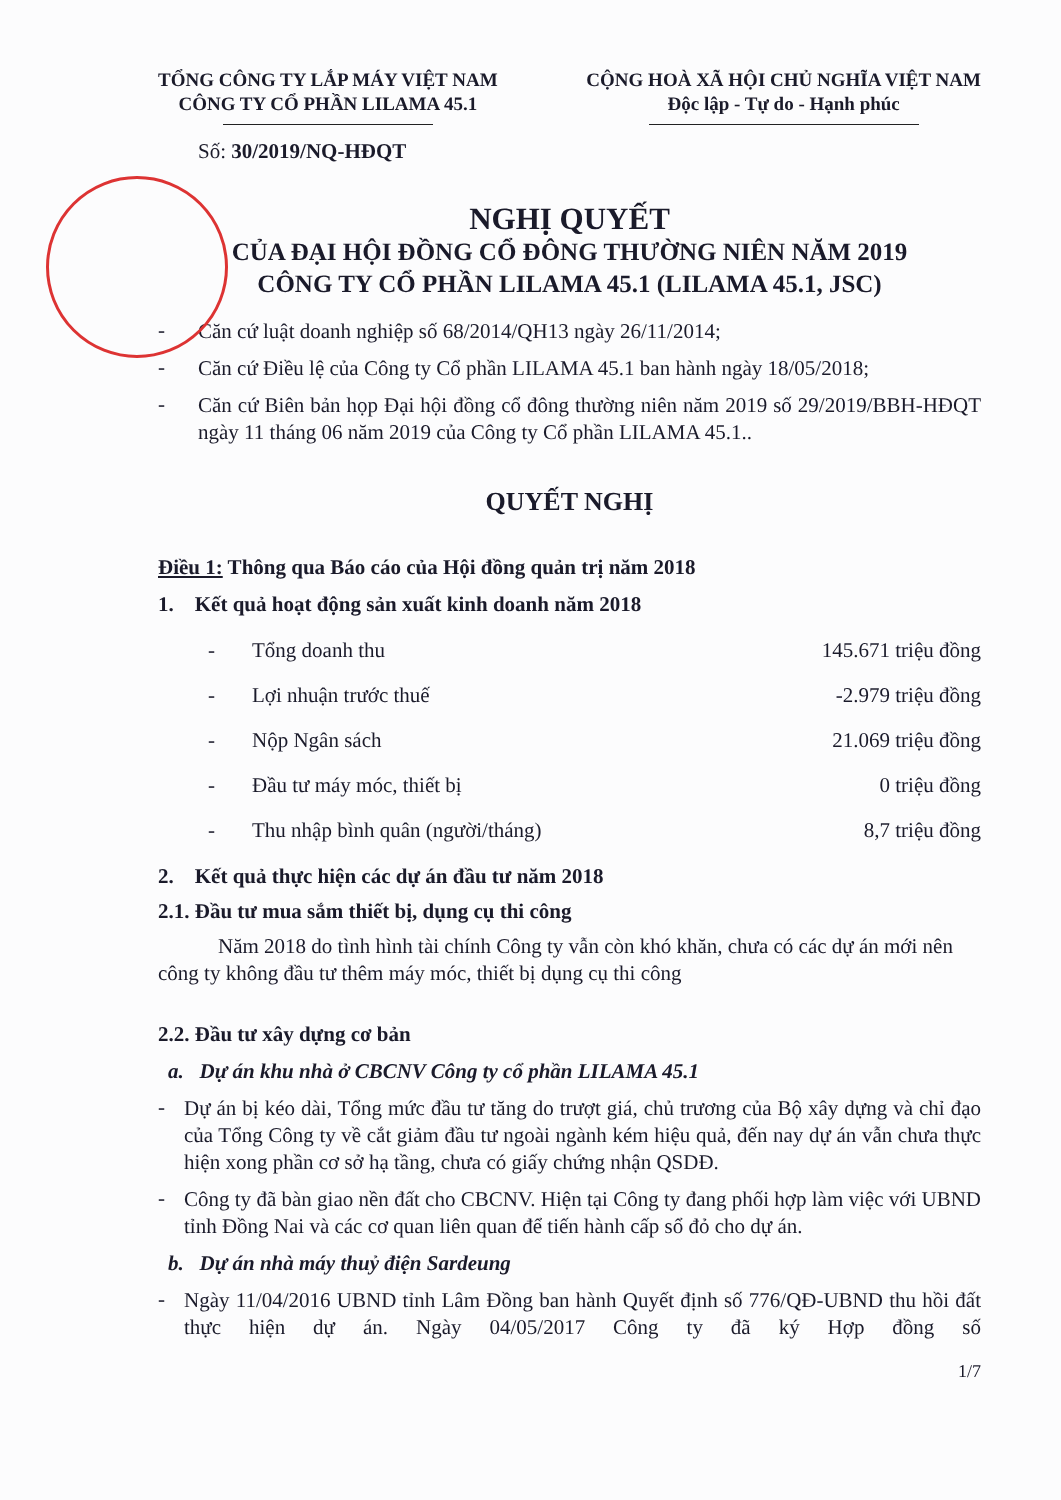TỔNG CÔNG TY LẮP MÁY VIỆT NAM
CÔNG TY CỔ PHẦN LILAMA 45.1
CỘNG HOÀ XÃ HỘI CHỦ NGHĨA VIỆT NAM
Độc lập - Tự do - Hạnh phúc
Số: 30/2019/NQ-HĐQT
NGHỊ QUYẾT
CỦA ĐẠI HỘI ĐỒNG CỔ ĐÔNG THƯỜNG NIÊN NĂM 2019
CÔNG TY CỔ PHẦN LILAMA 45.1 (LILAMA 45.1, JSC)
-
Căn cứ luật doanh nghiệp số 68/2014/QH13 ngày 26/11/2014;
-
Căn cứ Điều lệ của Công ty Cổ phần LILAMA 45.1 ban hành ngày 18/05/2018;
-
Căn cứ Biên bản họp Đại hội đồng cổ đông thường niên năm 2019 số 29/2019/BBH-HĐQT ngày 11 tháng 06 năm 2019 của Công ty Cổ phần LILAMA 45.1..
QUYẾT NGHỊ
Điều 1: Thông qua Báo cáo của Hội đồng quản trị năm 2018
1. Kết quả hoạt động sản xuất kinh doanh năm 2018
- Tổng doanh thu 145.671 triệu đồng
- Lợi nhuận trước thuế -2.979 triệu đồng
- Nộp Ngân sách 21.069 triệu đồng
- Đầu tư máy móc, thiết bị 0 triệu đồng
- Thu nhập bình quân (người/tháng) 8,7 triệu đồng
2. Kết quả thực hiện các dự án đầu tư năm 2018
2.1. Đầu tư mua sắm thiết bị, dụng cụ thi công
Năm 2018 do tình hình tài chính Công ty vẫn còn khó khăn, chưa có các dự án mới nên công ty không đầu tư thêm máy móc, thiết bị dụng cụ thi công
2.2. Đầu tư xây dựng cơ bản
a. Dự án khu nhà ở CBCNV Công ty cổ phần LILAMA 45.1
-
Dự án bị kéo dài, Tổng mức đầu tư tăng do trượt giá, chủ trương của Bộ xây dựng và chỉ đạo của Tổng Công ty về cắt giảm đầu tư ngoài ngành kém hiệu quả, đến nay dự án vẫn chưa thực hiện xong phần cơ sở hạ tầng, chưa có giấy chứng nhận QSDĐ.
-
Công ty đã bàn giao nền đất cho CBCNV. Hiện tại Công ty đang phối hợp làm việc với UBND tỉnh Đồng Nai và các cơ quan liên quan để tiến hành cấp sổ đỏ cho dự án.
b. Dự án nhà máy thuỷ điện Sardeung
-
Ngày 11/04/2016 UBND tỉnh Lâm Đồng ban hành Quyết định số 776/QĐ-UBND thu hồi đất thực hiện dự án. Ngày 04/05/2017 Công ty đã ký Hợp đồng số
1/7